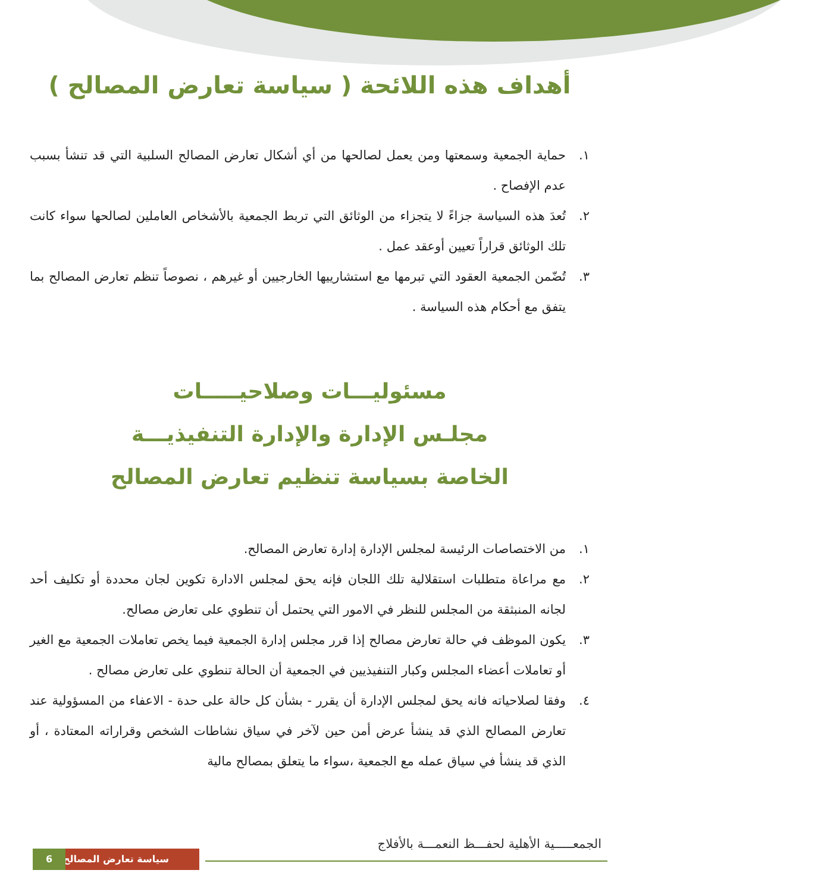أهداف هذه اللائحة ( سياسة تعارض المصالح )
١. حماية الجمعية وسمعتها ومن يعمل لصالحها من أي أشكال تعارض المصالح السلبية التي قد تنشأ بسبب عدم الإفصاح .
٢. تُعدَ هذه السياسة جزاءً لا يتجزاء من الوثائق التي تربط الجمعية بالأشخاص العاملين لصالحها سواء كانت تلك الوثائق قراراً تعيين أوعقد عمل .
٣. تُضّمن الجمعية العقود التي تبرمها مع استشارييها الخارجيين أو غيرهم ، نصوصاً تنظم تعارض المصالح بما يتفق مع أحكام هذه السياسة .
مسئوليـــات وصلاحيـــــات
مجلـس الإدارة والإدارة التنفيذيـــة
الخاصة بسياسة تنظيم تعارض المصالح
١. من الاختصاصات الرئيسة لمجلس الإدارة إدارة تعارض المصالح.
٢. مع مراعاة متطلبات استقلالية تلك اللجان فإنه يحق لمجلس الادارة تكوين لجان محددة أو تكليف أحد لجانه المنبثقة من المجلس للنظر في الامور التي يحتمل أن تنطوي على تعارض مصالح.
٣. يكون الموظف في حالة تعارض مصالح إذا قرر مجلس إدارة الجمعية فيما يخص تعاملات الجمعية مع الغير أو تعاملات أعضاء المجلس وكبار التنفيذيين في الجمعية أن الحالة تنطوي على تعارض مصالح .
٤. وفقا لصلاحياته فانه يحق لمجلس الإدارة أن يقرر - بشأن كل حالة على حدة - الاعفاء من المسؤولية عند تعارض المصالح الذي قد ينشأ عرض أمن حين لآخر في سياق نشاطات الشخص وقراراته المعتادة ، أو الذي قد ينشأ في سياق عمله مع الجمعية ،سواء ما يتعلق بمصالح مالية
الجمعـــــية الأهلية لحفـــظ النعمـــة بالأفلاج
سياسة تعارض المصالح 6